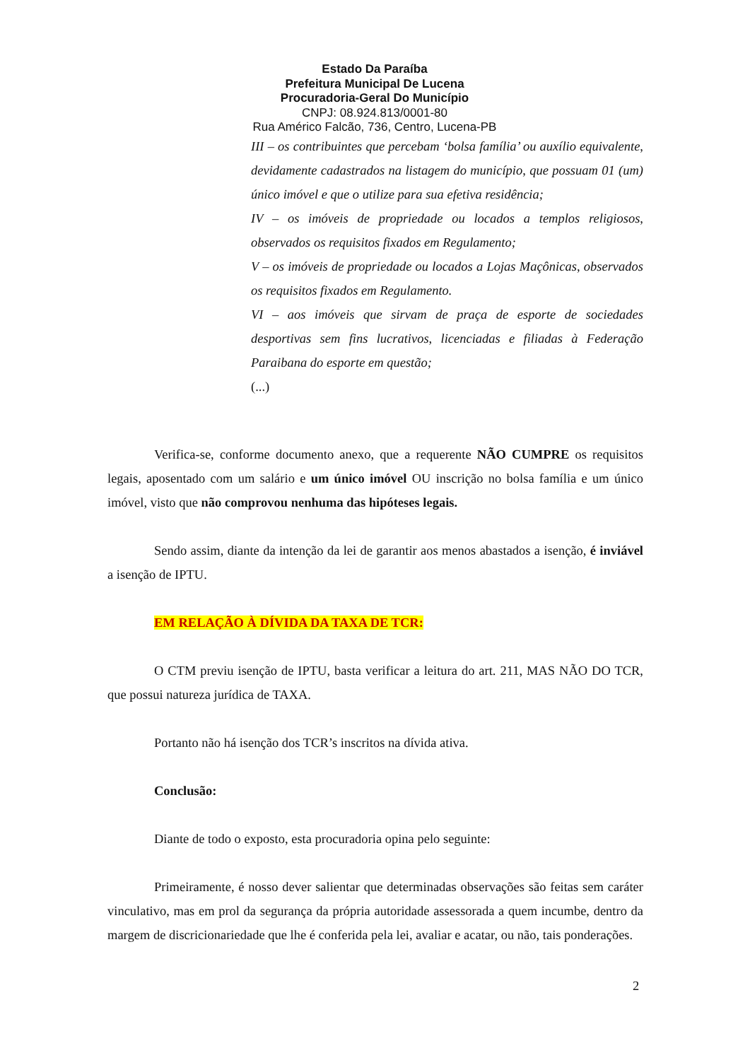Estado Da Paraíba
Prefeitura Municipal De Lucena
Procuradoria-Geral Do Município
CNPJ: 08.924.813/0001-80
Rua Américo Falcão, 736, Centro, Lucena-PB
III – os contribuintes que percebam ‘bolsa família’ ou auxílio equivalente, devidamente cadastrados na listagem do município, que possuam 01 (um) único imóvel e que o utilize para sua efetiva residência;
IV – os imóveis de propriedade ou locados a templos religiosos, observados os requisitos fixados em Regulamento;
V – os imóveis de propriedade ou locados a Lojas Maçônicas, observados os requisitos fixados em Regulamento.
VI – aos imóveis que sirvam de praça de esporte de sociedades desportivas sem fins lucrativos, licenciadas e filiadas à Federação Paraibana do esporte em questão;
(...)
Verifica-se, conforme documento anexo, que a requerente NÃO CUMPRE os requisitos legais, aposentado com um salário e um único imóvel OU inscrição no bolsa família e um único imóvel, visto que não comprovou nenhuma das hipóteses legais.
Sendo assim, diante da intenção da lei de garantir aos menos abastados a isenção, é inviável a isenção de IPTU.
EM RELAÇÃO À DÍVIDA DA TAXA DE TCR:
O CTM previu isenção de IPTU, basta verificar a leitura do art. 211, MAS NÃO DO TCR, que possui natureza jurídica de TAXA.
Portanto não há isenção dos TCR’s inscritos na dívida ativa.
Conclusão:
Diante de todo o exposto, esta procuradoria opina pelo seguinte:
Primeiramente, é nosso dever salientar que determinadas observações são feitas sem caráter vinculativo, mas em prol da segurança da própria autoridade assessorada a quem incumbe, dentro da margem de discricionariedade que lhe é conferida pela lei, avaliar e acatar, ou não, tais ponderações.
2